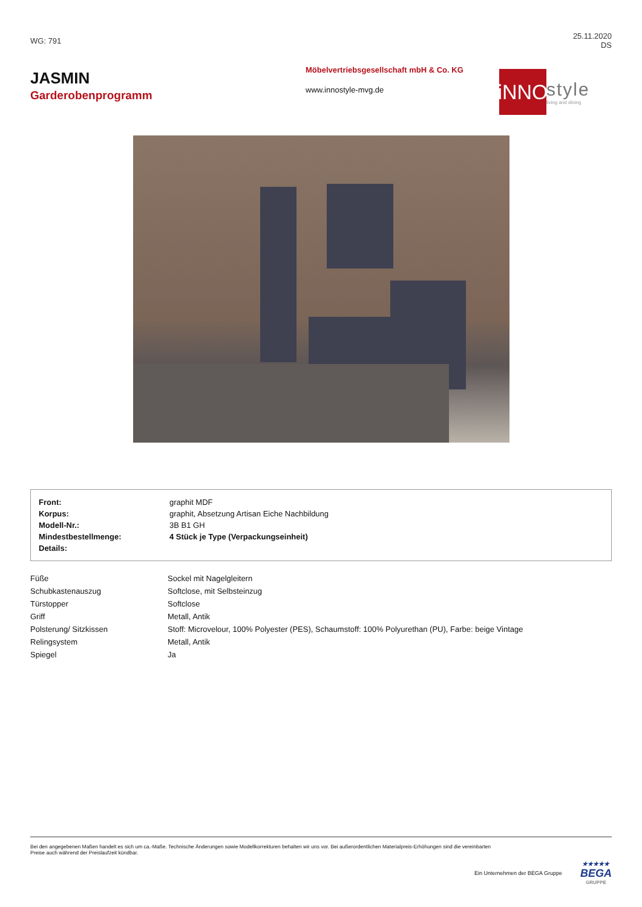WG: 791
25.11.2020
DS
JASMIN
Garderobenprogramm
Möbelvertriebsgesellschaft mbH & Co. KG
www.innostyle-mvg.de
iNNO
style
living and dining
| Front: | graphit MDF |
| Korpus: | graphit, Absetzung Artisan Eiche Nachbildung |
| Modell-Nr.: | 3B B1 GH |
| Mindestbestellmenge: | 4 Stück je Type (Verpackungseinheit) |
| Details: | |
| Füße | Sockel mit Nagelgleitern |
| Schubkastenauszug | Softclose, mit Selbsteinzug |
| Türstopper | Softclose |
| Griff | Metall, Antik |
| Polsterung/ Sitzkissen | Stoff: Microvelour, 100% Polyester (PES), Schaumstoff: 100% Polyurethan (PU), Farbe: beige Vintage |
| Relingsystem | Metall, Antik |
| Spiegel | Ja |
Bei den angegebenen Maßen handelt es sich um ca.-Maße. Technische Änderungen sowie Modellkorrekturen behalten wir uns vor. Bei außerordentlichen Materialpreis-Erhöhungen sind die vereinbarten
Preise auch während der Preislaufzeit kündbar.
Ein Unternehmen der BEGA Gruppe
★★★★★
BEGA
GRUPPE